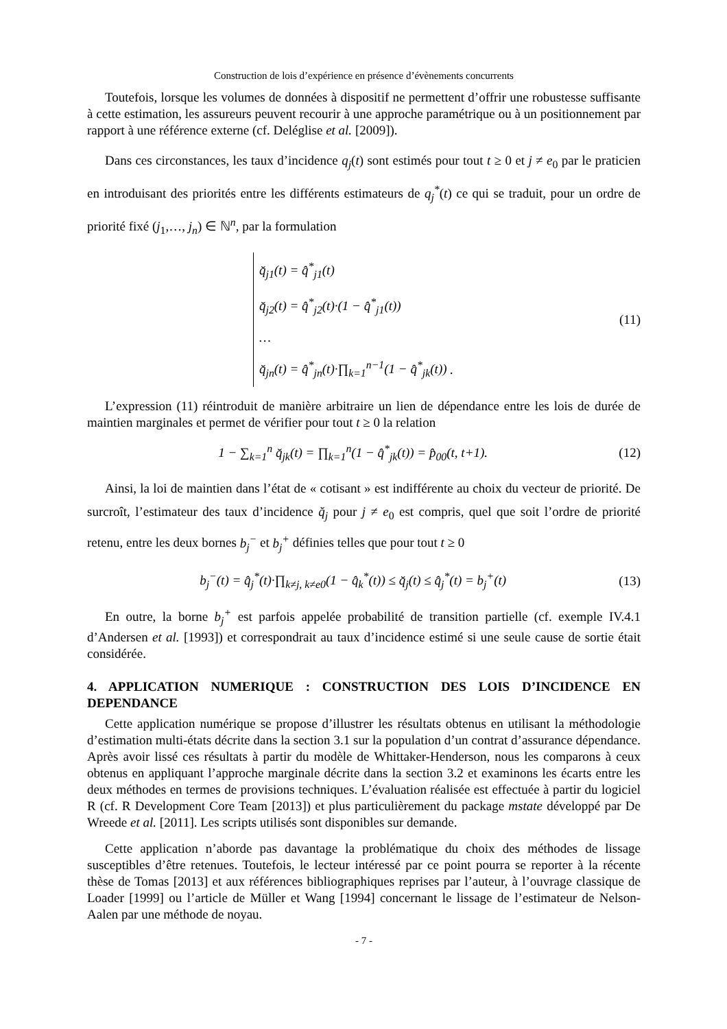Construction de lois d’expérience en présence d’évènements concurrents
Toutefois, lorsque les volumes de données à dispositif ne permettent d’offrir une robustesse suffisante à cette estimation, les assureurs peuvent recourir à une approche paramétrique ou à un positionnement par rapport à une référence externe (cf. Deléglise et al. [2009]).
Dans ces circonstances, les taux d’incidence q<sub>j</sub>(t) sont estimés pour tout t ≥ 0 et j ≠ e<sub>0</sub> par le praticien en introduisant des priorités entre les différents estimateurs de q<sub>j</sub><sup>*</sup>(t) ce qui se traduit, pour un ordre de priorité fixé (j<sub>1</sub>,…, j<sub>n</sub>) ∈ ℕ<sup>n</sup>, par la formulation
q̆<sub>j1</sub>(t) = q̂<sup>*</sup><sub>j1</sub>(t)
q̆<sub>j2</sub>(t) = q̂<sup>*</sup><sub>j2</sub>(t)·(1 − q̂<sup>*</sup><sub>j1</sub>(t))
…
q̆<sub>jn</sub>(t) = q̂<sup>*</sup><sub>jn</sub>(t)·∏<sub>k=1</sub><sup>n−1</sup>(1 − q̂<sup>*</sup><sub>jk</sub>(t)) .
(11)
L’expression (11) réintroduit de manière arbitraire un lien de dépendance entre les lois de durée de maintien marginales et permet de vérifier pour tout t ≥ 0 la relation
1 − ∑<sub>k=1</sub><sup>n</sup> q̆<sub>jk</sub>(t) = ∏<sub>k=1</sub><sup>n</sup>(1 − q̂<sup>*</sup><sub>jk</sub>(t)) = p̂<sub>00</sub>(t, t+1).
(12)
Ainsi, la loi de maintien dans l’état de « cotisant » est indifférente au choix du vecteur de priorité. De surcroît, l’estimateur des taux d’incidence q̆<sub>j</sub> pour j ≠ e<sub>0</sub> est compris, quel que soit l’ordre de priorité retenu, entre les deux bornes b<sub>j</sub><sup>−</sup> et b<sub>j</sub><sup>+</sup> définies telles que pour tout t ≥ 0
b<sub>j</sub><sup>−</sup>(t) = q̂<sub>j</sub><sup>*</sup>(t)·∏<sub>k≠j, k≠e0</sub>(1 − q̂<sub>k</sub><sup>*</sup>(t)) ≤ q̆<sub>j</sub>(t) ≤ q̂<sub>j</sub><sup>*</sup>(t) = b<sub>j</sub><sup>+</sup>(t)
(13)
En outre, la borne b<sub>j</sub><sup>+</sup> est parfois appelée probabilité de transition partielle (cf. exemple IV.4.1 d’Andersen et al. [1993]) et correspondrait au taux d’incidence estimé si une seule cause de sortie était considérée.
4. APPLICATION NUMERIQUE : CONSTRUCTION DES LOIS D’INCIDENCE EN DEPENDANCE
Cette application numérique se propose d’illustrer les résultats obtenus en utilisant la méthodologie d’estimation multi-états décrite dans la section 3.1 sur la population d’un contrat d’assurance dépendance. Après avoir lissé ces résultats à partir du modèle de Whittaker-Henderson, nous les comparons à ceux obtenus en appliquant l’approche marginale décrite dans la section 3.2 et examinons les écarts entre les deux méthodes en termes de provisions techniques. L’évaluation réalisée est effectuée à partir du logiciel R (cf. R Development Core Team [2013]) et plus particulièrement du package mstate développé par De Wreede et al. [2011]. Les scripts utilisés sont disponibles sur demande.
Cette application n’aborde pas davantage la problématique du choix des méthodes de lissage susceptibles d’être retenues. Toutefois, le lecteur intéressé par ce point pourra se reporter à la récente thèse de Tomas [2013] et aux références bibliographiques reprises par l’auteur, à l’ouvrage classique de Loader [1999] ou l’article de Müller et Wang [1994] concernant le lissage de l’estimateur de Nelson-Aalen par une méthode de noyau.
- 7 -